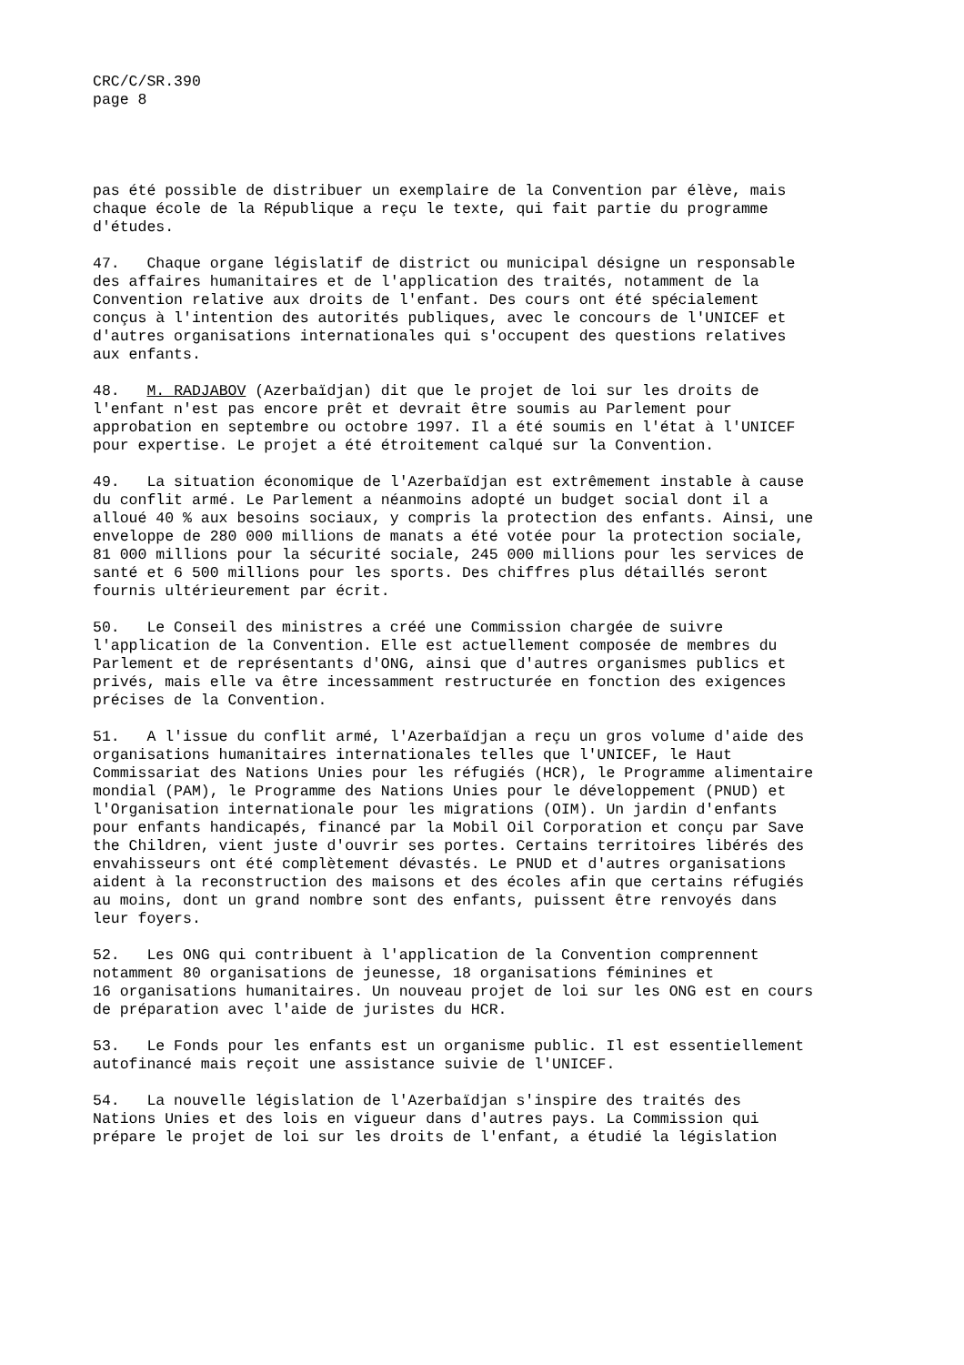CRC/C/SR.390 page 8
pas été possible de distribuer un exemplaire de la Convention par élève, mais chaque école de la République a reçu le texte, qui fait partie du programme d'études.
47. Chaque organe législatif de district ou municipal désigne un responsable des affaires humanitaires et de l'application des traités, notamment de la Convention relative aux droits de l'enfant. Des cours ont été spécialement conçus à l'intention des autorités publiques, avec le concours de l'UNICEF et d'autres organisations internationales qui s'occupent des questions relatives aux enfants.
48. M. RADJABOV (Azerbaïdjan) dit que le projet de loi sur les droits de l'enfant n'est pas encore prêt et devrait être soumis au Parlement pour approbation en septembre ou octobre 1997. Il a été soumis en l'état à l'UNICEF pour expertise. Le projet a été étroitement calqué sur la Convention.
49. La situation économique de l'Azerbaïdjan est extrêmement instable à cause du conflit armé. Le Parlement a néanmoins adopté un budget social dont il a alloué 40 % aux besoins sociaux, y compris la protection des enfants. Ainsi, une enveloppe de 280 000 millions de manats a été votée pour la protection sociale, 81 000 millions pour la sécurité sociale, 245 000 millions pour les services de santé et 6 500 millions pour les sports. Des chiffres plus détaillés seront fournis ultérieurement par écrit.
50. Le Conseil des ministres a créé une Commission chargée de suivre l'application de la Convention. Elle est actuellement composée de membres du Parlement et de représentants d'ONG, ainsi que d'autres organismes publics et privés, mais elle va être incessamment restructurée en fonction des exigences précises de la Convention.
51. A l'issue du conflit armé, l'Azerbaïdjan a reçu un gros volume d'aide des organisations humanitaires internationales telles que l'UNICEF, le Haut Commissariat des Nations Unies pour les réfugiés (HCR), le Programme alimentaire mondial (PAM), le Programme des Nations Unies pour le développement (PNUD) et l'Organisation internationale pour les migrations (OIM). Un jardin d'enfants pour enfants handicapés, financé par la Mobil Oil Corporation et conçu par Save the Children, vient juste d'ouvrir ses portes. Certains territoires libérés des envahisseurs ont été complètement dévastés. Le PNUD et d'autres organisations aident à la reconstruction des maisons et des écoles afin que certains réfugiés au moins, dont un grand nombre sont des enfants, puissent être renvoyés dans leur foyers.
52. Les ONG qui contribuent à l'application de la Convention comprennent notamment 80 organisations de jeunesse, 18 organisations féminines et 16 organisations humanitaires. Un nouveau projet de loi sur les ONG est en cours de préparation avec l'aide de juristes du HCR.
53. Le Fonds pour les enfants est un organisme public. Il est essentiellement autofinancé mais reçoit une assistance suivie de l'UNICEF.
54. La nouvelle législation de l'Azerbaïdjan s'inspire des traités des Nations Unies et des lois en vigueur dans d'autres pays. La Commission qui prépare le projet de loi sur les droits de l'enfant, a étudié la législation